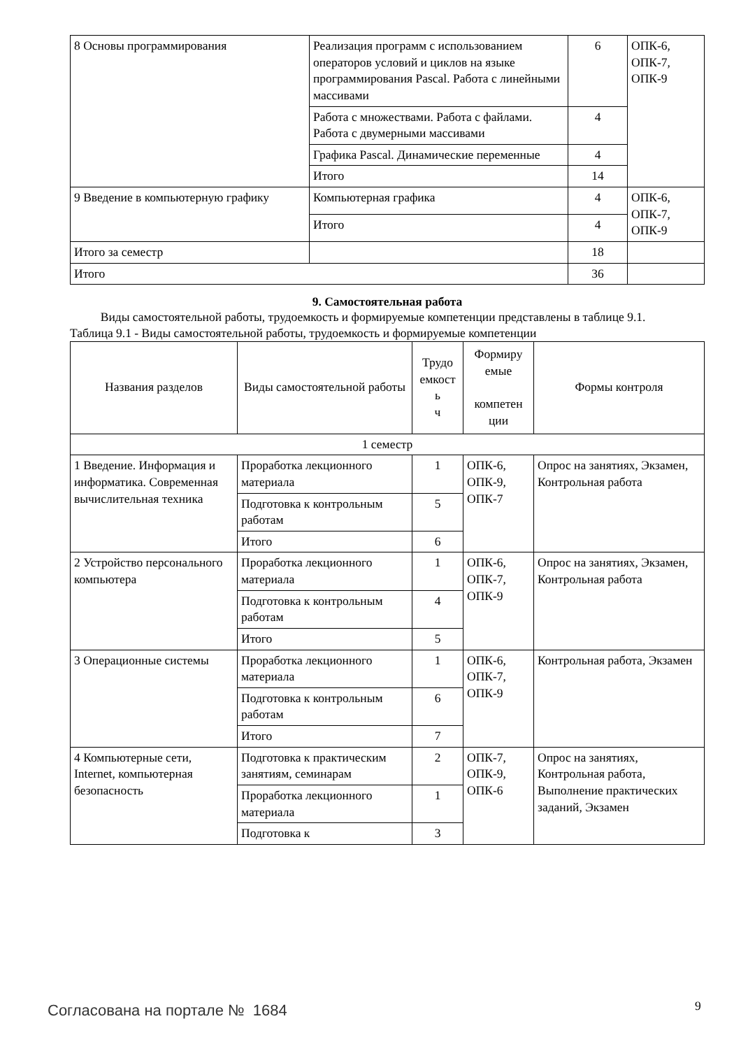| 8 Основы программирования | Реализация программ с использованием операторов условий и циклов на языке программирования Pascal. Работа с линейными массивами | 6 | ОПК-6, ОПК-7, ОПК-9 |
| | Работа с множествами. Работа с файлами. Работа с двумерными массивами | 4 | |
| | Графика Pascal. Динамические переменные | 4 | |
| | Итого | 14 | |
| 9 Введение в компьютерную графику | Компьютерная графика | 4 | ОПК-6, ОПК-7, ОПК-9 |
| | Итого | 4 | |
| Итого за семестр | | 18 | |
| Итого | | 36 | |
9. Самостоятельная работа
Виды самостоятельной работы, трудоемкость и формируемые компетенции представлены в таблице 9.1.
Таблица 9.1 - Виды самостоятельной работы, трудоемкость и формируемые компетенции
| Названия разделов | Виды самостоятельной работы | Трудо емкост ь ч | Формиру емые компетен ции | Формы контроля |
| --- | --- | --- | --- | --- |
| 1 семестр | | | | |
| 1 Введение. Информация и информатика. Современная вычислительная техника | Проработка лекционного материала | 1 | ОПК-6, ОПК-9, ОПК-7 | Опрос на занятиях, Экзамен, Контрольная работа |
| | Подготовка к контрольным работам | 5 | | |
| | Итого | 6 | | |
| 2 Устройство персонального компьютера | Проработка лекционного материала | 1 | ОПК-6, ОПК-7, ОПК-9 | Опрос на занятиях, Экзамен, Контрольная работа |
| | Подготовка к контрольным работам | 4 | | |
| | Итого | 5 | | |
| 3 Операционные системы | Проработка лекционного материала | 1 | ОПК-6, ОПК-7, ОПК-9 | Контрольная работа, Экзамен |
| | Подготовка к контрольным работам | 6 | | |
| | Итого | 7 | | |
| 4 Компьютерные сети, Internet, компьютерная безопасность | Подготовка к практическим занятиям, семинарам | 2 | ОПК-7, ОПК-9, ОПК-6 | Опрос на занятиях, Контрольная работа, Выполнение практических заданий, Экзамен |
| | Проработка лекционного материала | 1 | | |
| | Подготовка к | 3 | | |
Согласована на портале № 1684 9